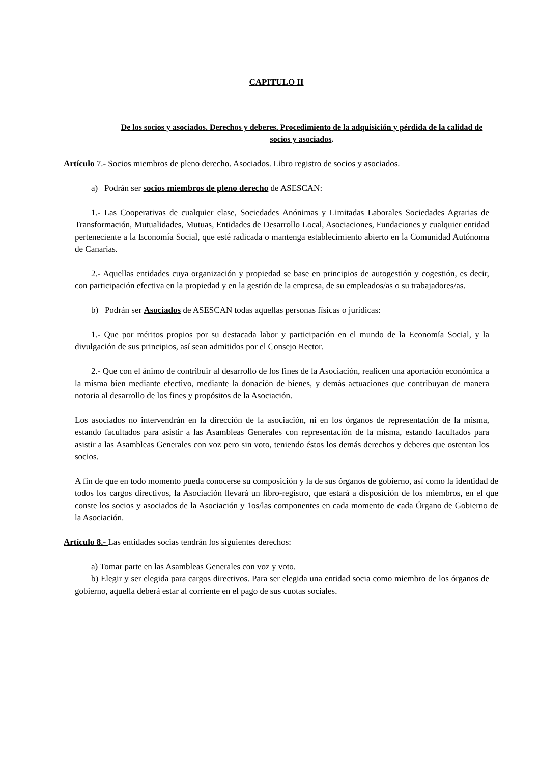CAPITULO II
De los socios y asociados. Derechos y deberes. Procedimiento de la adquisición y pérdida de la calidad de socios y asociados.
Artículo 7.- Socios miembros de pleno derecho. Asociados. Libro registro de socios y asociados.
a) Podrán ser socios miembros de pleno derecho de ASESCAN:
1.- Las Cooperativas de cualquier clase, Sociedades Anónimas y Limitadas Laborales Sociedades Agrarias de Transformación, Mutualidades, Mutuas, Entidades de Desarrollo Local, Asociaciones, Fundaciones y cualquier entidad perteneciente a la Economía Social, que esté radicada o mantenga establecimiento abierto en la Comunidad Autónoma de Canarias.
2.- Aquellas entidades cuya organización y propiedad se base en principios de autogestión y cogestión, es decir, con participación efectiva en la propiedad y en la gestión de la empresa, de su empleados/as o su trabajadores/as.
b) Podrán ser Asociados de ASESCAN todas aquellas personas físicas o jurídicas:
1.- Que por méritos propios por su destacada labor y participación en el mundo de la Economía Social, y la divulgación de sus principios, así sean admitidos por el Consejo Rector.
2.- Que con el ánimo de contribuir al desarrollo de los fines de la Asociación, realicen una aportación económica a la misma bien mediante efectivo, mediante la donación de bienes, y demás actuaciones que contribuyan de manera notoria al desarrollo de los fines y propósitos de la Asociación.
Los asociados no intervendrán en la dirección de la asociación, ni en los órganos de representación de la misma, estando facultados para asistir a las Asambleas Generales con representación de la misma, estando facultados para asistir a las Asambleas Generales con voz pero sin voto, teniendo éstos los demás derechos y deberes que ostentan los socios.
A fin de que en todo momento pueda conocerse su composición y la de sus órganos de gobierno, así como la identidad de todos los cargos directivos, la Asociación llevará un libro-registro, que estará a disposición de los miembros, en el que conste los socios y asociados de la Asociación y 1os/las componentes en cada momento de cada Órgano de Gobierno de la Asociación.
Artículo 8.- Las entidades socias tendrán los siguientes derechos:
a) Tomar parte en las Asambleas Generales con voz y voto.
b) Elegir y ser elegida para cargos directivos. Para ser elegida una entidad socia como miembro de los órganos de gobierno, aquella deberá estar al corriente en el pago de sus cuotas sociales.